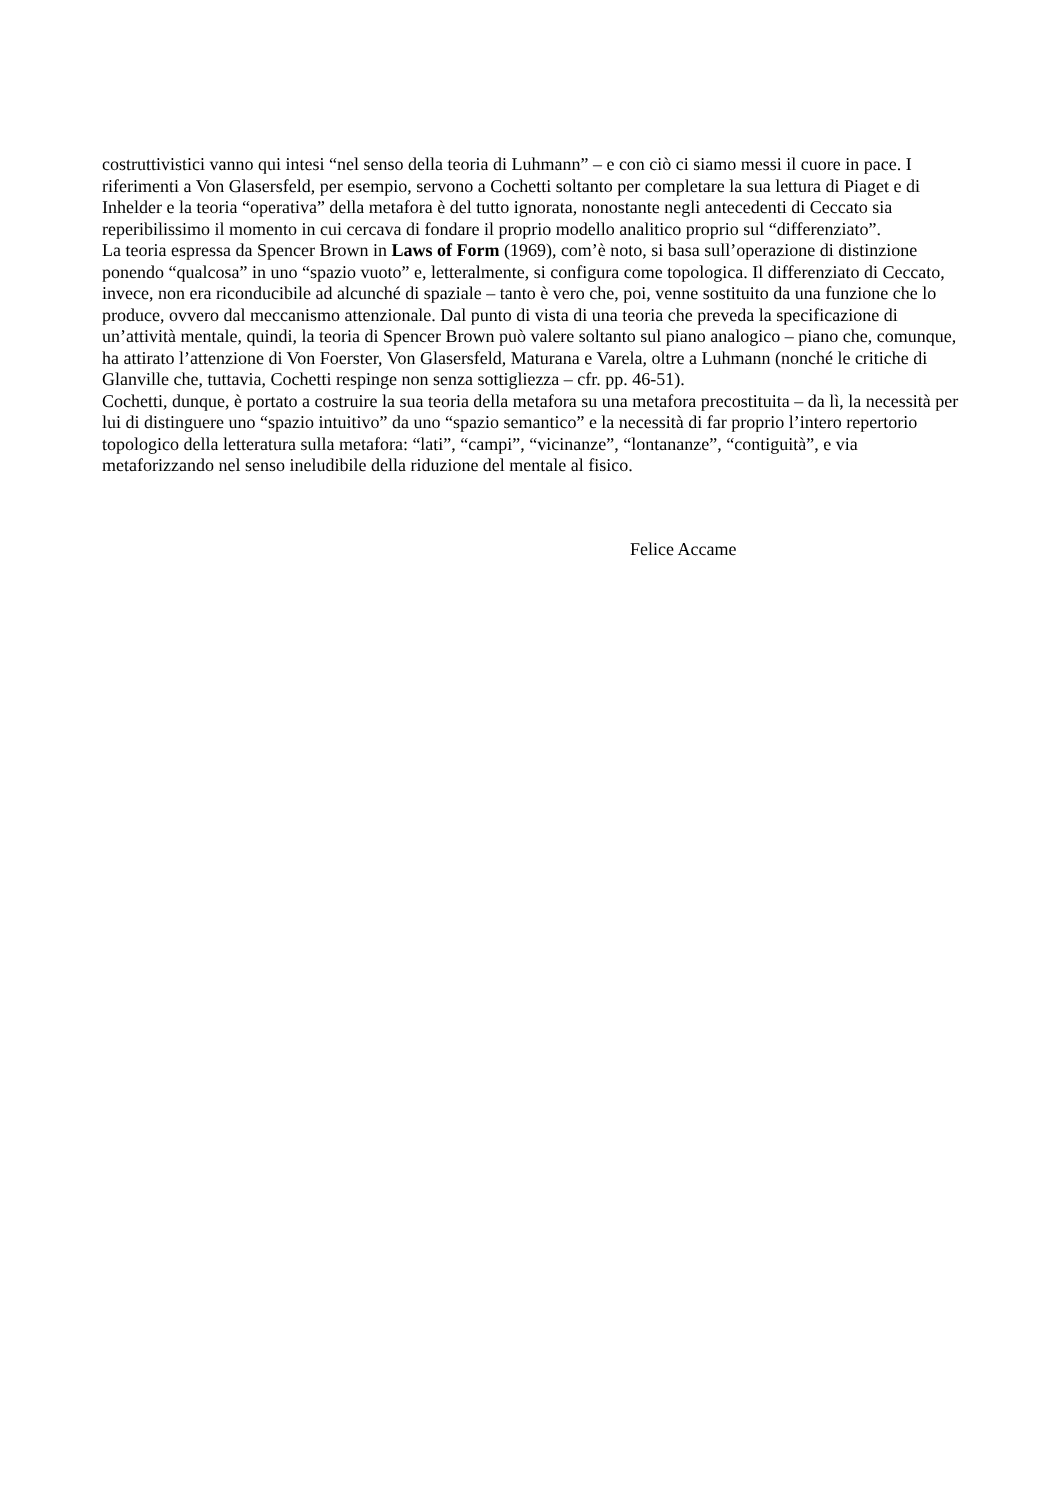costruttivistici vanno qui intesi “nel senso della teoria di Luhmann” – e con ciò ci siamo messi il cuore in pace. I riferimenti a Von Glasersfeld, per esempio, servono a Cochetti soltanto per completare la sua lettura di Piaget e di Inhelder e la teoria “operativa” della metafora è del tutto ignorata, nonostante negli antecedenti di Ceccato sia reperibilissimo il momento in cui cercava di fondare il proprio modello analitico proprio sul “differenziato”.
La teoria espressa da Spencer Brown in Laws of Form (1969), com’è noto, si basa sull’operazione di distinzione ponendo “qualcosa” in uno “spazio vuoto” e, letteralmente, si configura come topologica. Il differenziato di Ceccato, invece, non era riconducibile ad alcunché di spaziale – tanto è vero che, poi, venne sostituito da una funzione che lo produce, ovvero dal meccanismo attenzionale. Dal punto di vista di una teoria che preveda la specificazione di un’attività mentale, quindi, la teoria di Spencer Brown può valere soltanto sul piano analogico – piano che, comunque, ha attirato l’attenzione di Von Foerster, Von Glasersfeld, Maturana e Varela, oltre a Luhmann (nonché le critiche di Glanville che, tuttavia, Cochetti respinge non senza sottigliezza – cfr. pp. 46-51).
Cochetti, dunque, è portato a costruire la sua teoria della metafora su una metafora precostituita – da lì, la necessità per lui di distinguere uno “spazio intuitivo” da uno “spazio semantico” e la necessità di far proprio l’intero repertorio topologico della letteratura sulla metafora: “lati”, “campi”, “vicinanze”, “lontananze”, “contiguità”, e via metaforizzando nel senso ineludibile della riduzione del mentale al fisico.
Felice Accame